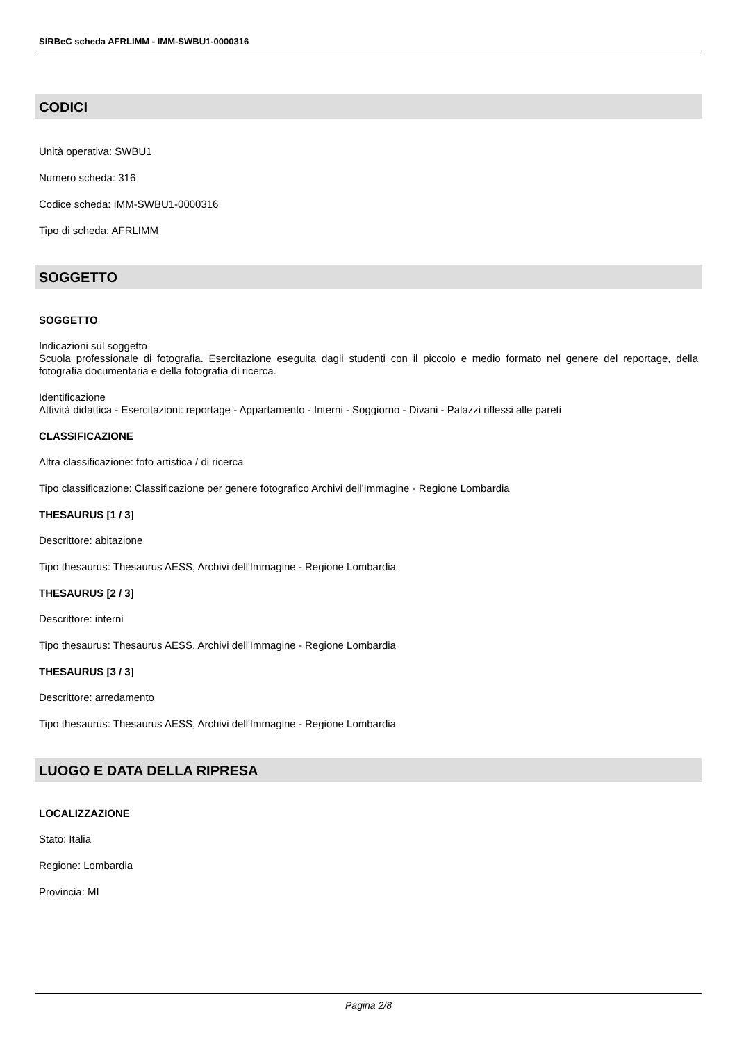SIRBeC scheda AFRLIMM - IMM-SWBU1-0000316
CODICI
Unità operativa: SWBU1
Numero scheda: 316
Codice scheda: IMM-SWBU1-0000316
Tipo di scheda: AFRLIMM
SOGGETTO
SOGGETTO
Indicazioni sul soggetto
Scuola professionale di fotografia. Esercitazione eseguita dagli studenti con il piccolo e medio formato nel genere del reportage, della fotografia documentaria e della fotografia di ricerca.
Identificazione
Attività didattica - Esercitazioni: reportage - Appartamento - Interni - Soggiorno - Divani - Palazzi riflessi alle pareti
CLASSIFICAZIONE
Altra classificazione: foto artistica / di ricerca
Tipo classificazione: Classificazione per genere fotografico Archivi dell'Immagine - Regione Lombardia
THESAURUS [1 / 3]
Descrittore: abitazione
Tipo thesaurus: Thesaurus AESS, Archivi dell'Immagine - Regione Lombardia
THESAURUS [2 / 3]
Descrittore: interni
Tipo thesaurus: Thesaurus AESS, Archivi dell'Immagine - Regione Lombardia
THESAURUS [3 / 3]
Descrittore: arredamento
Tipo thesaurus: Thesaurus AESS, Archivi dell'Immagine - Regione Lombardia
LUOGO E DATA DELLA RIPRESA
LOCALIZZAZIONE
Stato: Italia
Regione: Lombardia
Provincia: MI
Pagina 2/8